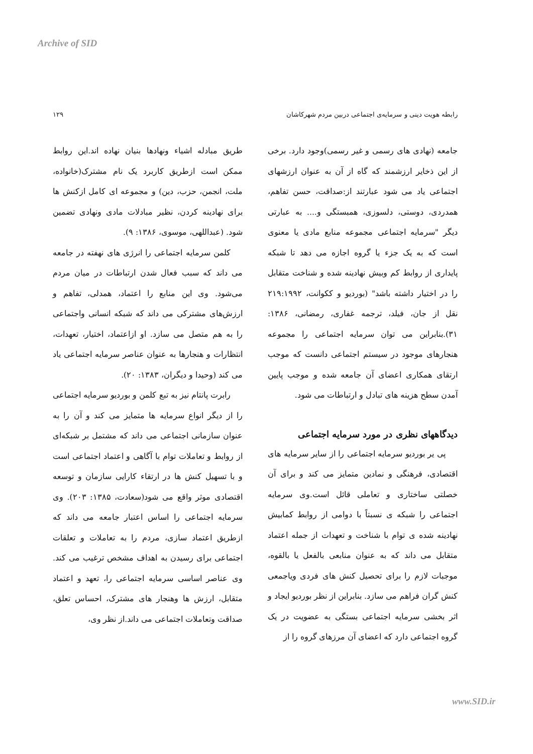Archive of SID
رابطه هویت دینی و سرمایه‌ی اجتماعی دربین مردم شهرکاشان ۱۲۹
جامعه (نهادی های رسمی و غیر رسمی)وجود دارد. برخی از این ذخایر ارزشمند که گاه از آن به عنوان ارزشهای اجتماعی یاد می شود عبارتند از:صداقت، حسن تفاهم، همدردی، دوستی، دلسوزی، همبستگی و.... به عبارتی دیگر "سرمایه اجتماعی مجموعه منابع مادی یا معنوی است که به یک جزء یا گروه اجازه می دهد تا شبکه پایداری از روابط کم وبیش نهادینه شده و شناخت متقابل را در اختیار داشته باشد" (بوردیو و ککوانت، ۲۱۹:۱۹۹۲ نقل از جان، فیلد، ترجمه غفاری، رمضانی، ۱۳۸۶: ۳۱).بنابراین می توان سرمایه اجتماعی را مجموعه هنجارهای موجود در سیستم اجتماعی دانست که موجب ارتقای همکاری اعضای آن جامعه شده و موجب پایین آمدن سطح هزینه های تبادل و ارتباطات می شود.
دیدگاههای نظری در مورد سرمایه اجتماعی
پی یر بوردیو سرمایه اجتماعی را از سایر سرمایه های اقتصادی، فرهنگی و نمادین متمایز می کند و برای آن خصلتی ساختاری و تعاملی قائل است.وی سرمایه اجتماعی را شبکه ی نسبتاً با دوامی از روابط کمابیش نهادینه شده ی توام با شناخت و تعهدات از جمله اعتماد متقابل می داند که به عنوان منابعی بالفعل یا بالقوه، موجبات لازم را برای تحصیل کنش های فردی ویاجمعی کنش گران فراهم می سازد. بنابراین از نظر بوردیو ایجاد و اثر بخشی سرمایه اجتماعی بستگی به عضویت در یک گروه اجتماعی دارد که اعضای آن مرزهای گروه را از
طریق مبادله اشیاء ونهادها بنیان نهاده اند.این روابط ممکن است ازطریق کاربرد یک نام مشترک(خانواده، ملت، انجمن، حزب، دین) و مجموعه ای کامل ازکنش ها برای نهادینه کردن، نظیر مبادلات مادی ونهادی تضمین شود. (عبداللهی، موسوی، ۱۳۸۶: ۹).
کلمن سرمایه اجتماعی را انرژی های نهفته در جامعه می داند که سبب فعال شدن ارتباطات در میان مردم می‌شود. وی این منابع را اعتماد، همدلی، تفاهم و ارزش‌های مشترکی می داند که شبکه انسانی واجتماعی را به هم متصل می سازد. او ازاعتماد، اختیار، تعهدات، انتظارات و هنجارها به عنوان عناصر سرمایه اجتماعی یاد می کند (وحیدا و دیگران، ۱۳۸۳: ۲۰).
رابرت پانتام نیز به تبع کلمن و بوردیو سرمایه اجتماعی را از دیگر انواع سرمایه ها متمایز می کند و آن را به عنوان سازمانی اجتماعی می داند که مشتمل بر شبکه‌ای از روابط و تعاملات توام با آگاهی و اعتماد اجتماعی است و با تسهیل کنش ها در ارتقاء کارایی سازمان و توسعه اقتصادی موثر واقع می شود(سعادت، ۱۳۸۵: ۲۰۳). وی سرمایه اجتماعی را اساس اعتبار جامعه می داند که ازطریق اعتماد سازی، مردم را به تعاملات و تعلقات اجتماعی برای رسیدن به اهداف مشخص ترغیب می کند. وی عناصر اساسی سرمایه اجتماعی را، تعهد و اعتماد متقابل، ارزش ها وهنجار های مشترک، احساس تعلق، صداقت وتعاملات اجتماعی می داند.از نظر وی،
www.SID.ir